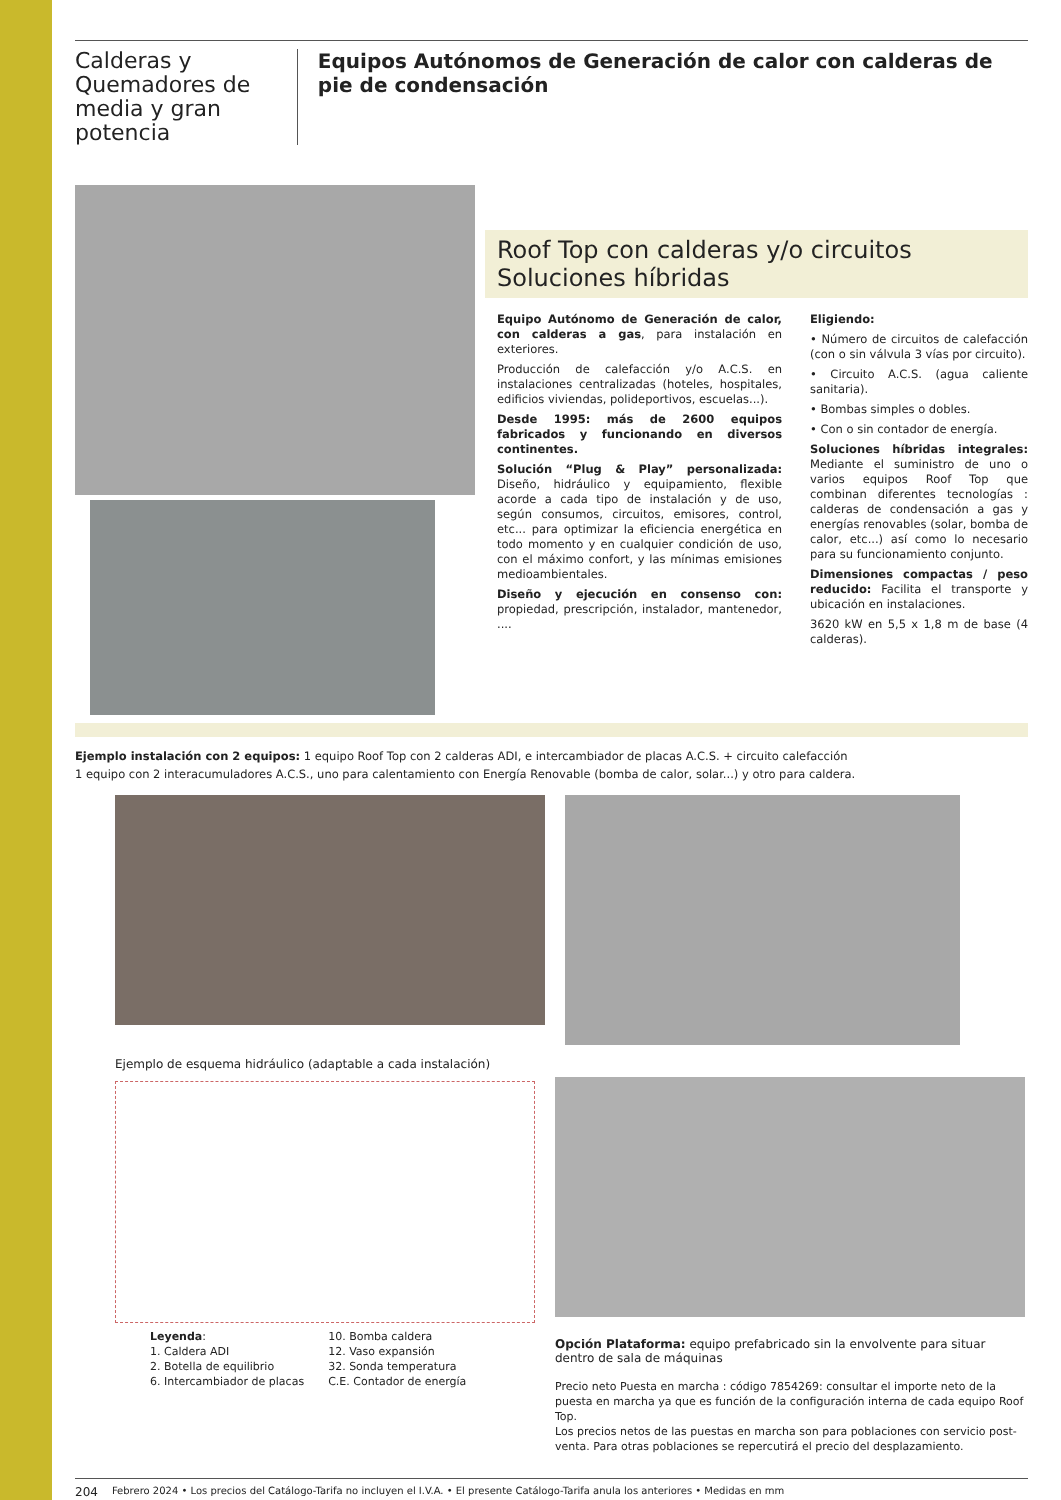Calderas y Quemadores de media y gran potencia
Equipos Autónomos de Generación de calor con calderas de pie de condensación
Roof Top con calderas y/o circuitos
Soluciones híbridas
Equipo Autónomo de Generación de calor, con calderas a gas, para instalación en exteriores.
Producción de calefacción y/o A.C.S. en instalaciones centralizadas (hoteles, hospitales, edificios viviendas, polideportivos, escuelas...).
Desde 1995: más de 2600 equipos fabricados y funcionando en diversos continentes.
Solución “Plug & Play” personalizada: Diseño, hidráulico y equipamiento, flexible acorde a cada tipo de instalación y de uso, según consumos, circuitos, emisores, control, etc... para optimizar la eficiencia energética en todo momento y en cualquier condición de uso, con el máximo confort, y las mínimas emisiones medioambientales.
Diseño y ejecución en consenso con: propiedad, prescripción, instalador, mantenedor, ....
Eligiendo:
• Número de circuitos de calefacción (con o sin válvula 3 vías por circuito).
• Circuito A.C.S. (agua caliente sanitaria).
• Bombas simples o dobles.
• Con o sin contador de energía.
Soluciones híbridas integrales: Mediante el suministro de uno o varios equipos Roof Top que combinan diferentes tecnologías : calderas de condensación a gas y energías renovables (solar, bomba de calor, etc...) así como lo necesario para su funcionamiento conjunto.
Dimensiones compactas / peso reducido: Facilita el transporte y ubicación en instalaciones.
3620 kW en 5,5 x 1,8 m de base (4 calderas).
Ejemplo instalación con 2 equipos: 1 equipo Roof Top con 2 calderas ADI, e intercambiador de placas A.C.S. + circuito calefacción
1 equipo con 2 interacumuladores A.C.S., uno para calentamiento con Energía Renovable (bomba de calor, solar...) y otro para caldera.
Ejemplo de esquema hidráulico (adaptable a cada instalación)
Leyenda:
1. Caldera ADI
2. Botella de equilibrio
6. Intercambiador de placas
10. Bomba caldera
12. Vaso expansión
32. Sonda temperatura
C.E. Contador de energía
Opción Plataforma: equipo prefabricado sin la envolvente para situar dentro de sala de máquinas
Precio neto Puesta en marcha : código 7854269: consultar el importe neto de la puesta en marcha ya que es función de la configuración interna de cada equipo Roof Top.
Los precios netos de las puestas en marcha son para poblaciones con servicio post-venta. Para otras poblaciones se repercutirá el precio del desplazamiento.
204 Febrero 2024 • Los precios del Catálogo-Tarifa no incluyen el I.V.A. • El presente Catálogo-Tarifa anula los anteriores • Medidas en mm